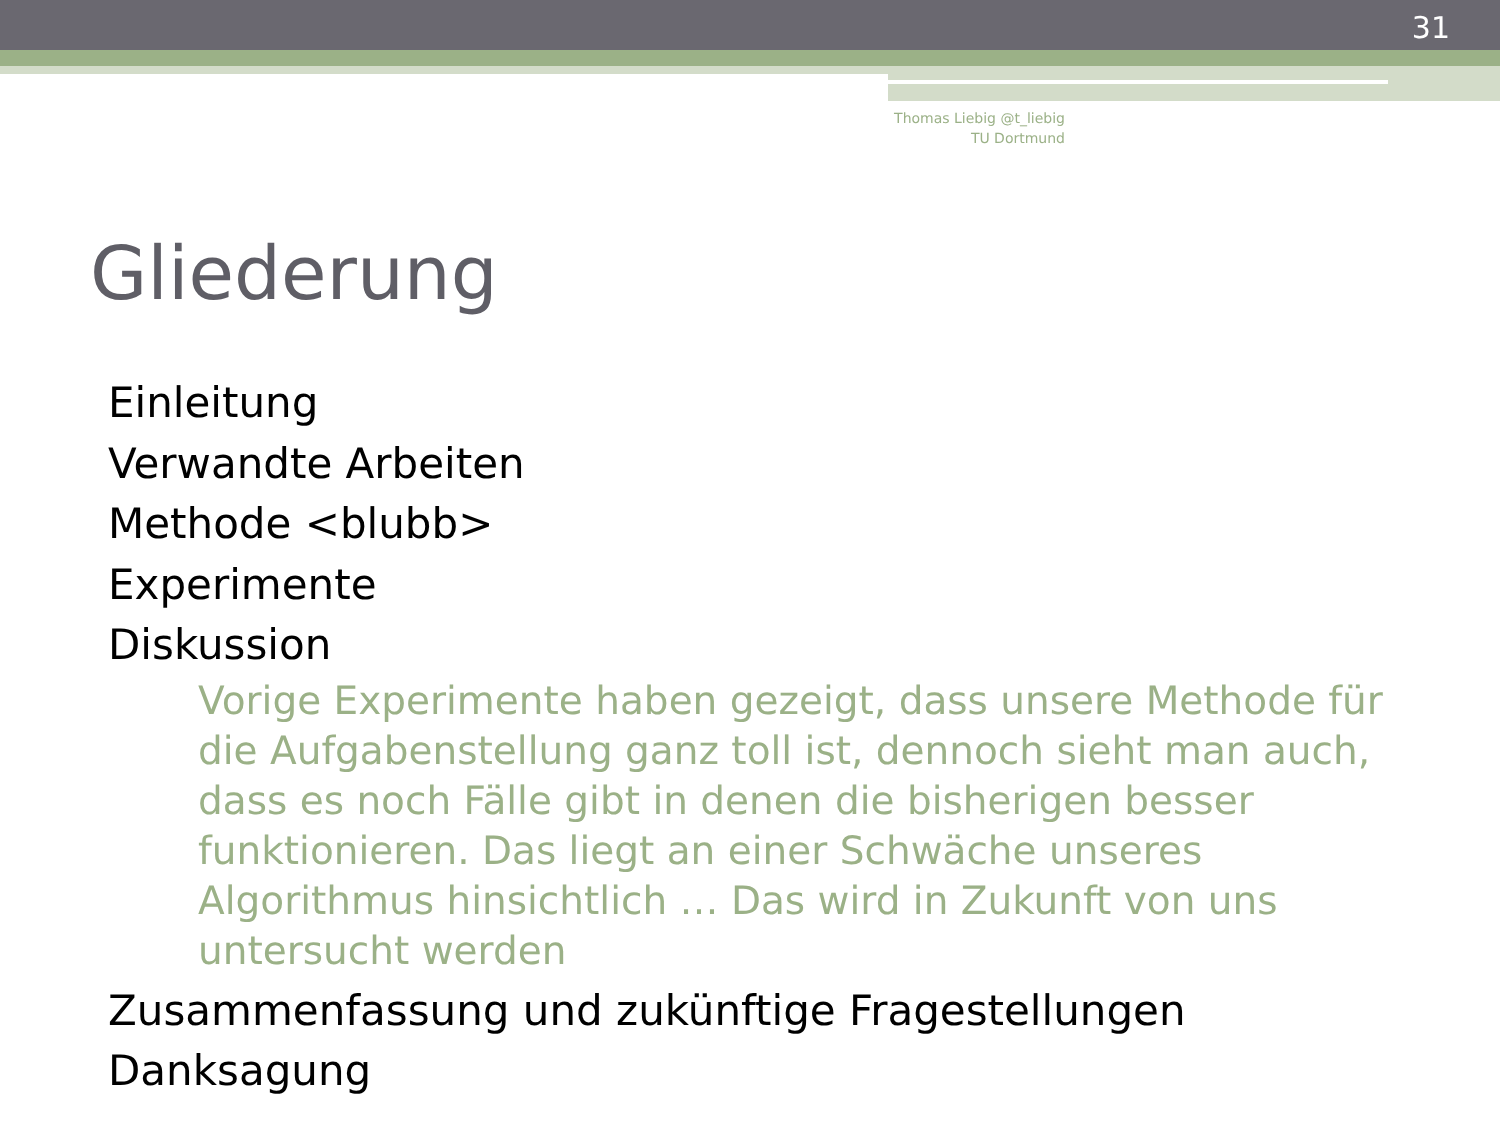31
Thomas Liebig @t_liebig
TU Dortmund
Gliederung
Einleitung
Verwandte Arbeiten
Methode <blubb>
Experimente
Diskussion
Vorige Experimente haben gezeigt, dass unsere Methode für die Aufgabenstellung ganz toll ist, dennoch sieht man auch, dass es noch Fälle gibt in denen die bisherigen besser funktionieren. Das liegt an einer Schwäche unseres Algorithmus hinsichtlich … Das wird in Zukunft von uns untersucht werden
Zusammenfassung und zukünftige Fragestellungen
Danksagung